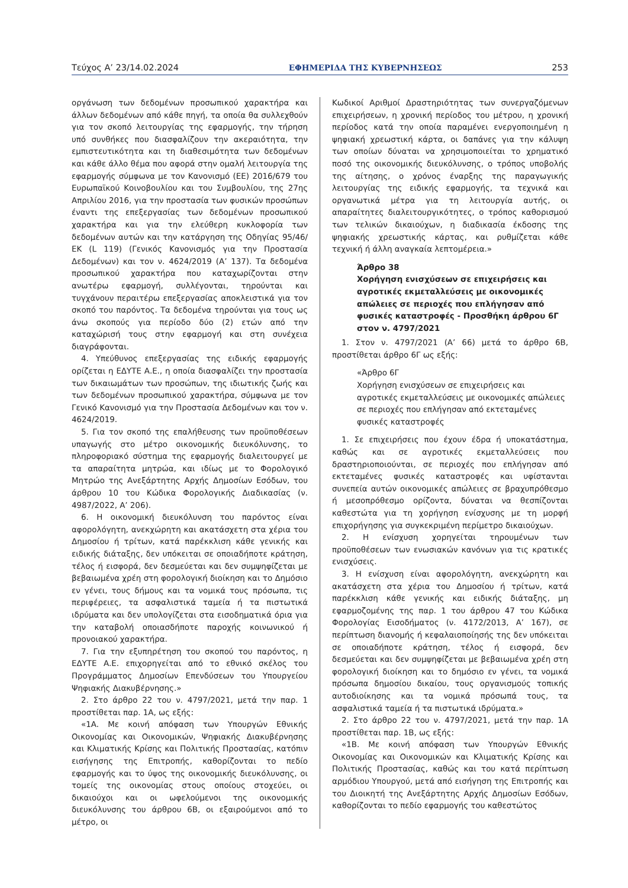Τεύχος Α’ 23/14.02.2024 ΕΦΗΜΕΡΙΔΑ ΤΗΣ ΚΥΒΕΡΝΗΣΕΩΣ 253
οργάνωση των δεδομένων προσωπικού χαρακτήρα και άλλων δεδομένων από κάθε πηγή, τα οποία θα συλλεχθούν για τον σκοπό λειτουργίας της εφαρμογής, την τήρηση υπό συνθήκες που διασφαλίζουν την ακεραιότητα, την εμπιστευτικότητα και τη διαθεσιμότητα των δεδομένων και κάθε άλλο θέμα που αφορά στην ομαλή λειτουργία της εφαρμογής σύμφωνα με τον Κανονισμό (ΕΕ) 2016/679 του Ευρωπαϊκού Κοινοβουλίου και του Συμβουλίου, της 27ης Απριλίου 2016, για την προστασία των φυσικών προσώπων έναντι της επεξεργασίας των δεδομένων προσωπικού χαρακτήρα και για την ελεύθερη κυκλοφορία των δεδομένων αυτών και την κατάργηση της Οδηγίας 95/46/ΕΚ (L 119) (Γενικός Κανονισμός για την Προστασία Δεδομένων) και τον ν. 4624/2019 (Α’ 137). Τα δεδομένα προσωπικού χαρακτήρα που καταχωρίζονται στην ανωτέρω εφαρμογή, συλλέγονται, τηρούνται και τυγχάνουν περαιτέρω επεξεργασίας αποκλειστικά για τον σκοπό του παρόντος. Τα δεδομένα τηρούνται για τους ως άνω σκοπούς για περίοδο δύο (2) ετών από την καταχώρισή τους στην εφαρμογή και στη συνέχεια διαγράφονται.
4. Υπεύθυνος επεξεργασίας της ειδικής εφαρμογής ορίζεται η ΕΔΥΤΕ Α.Ε., η οποία διασφαλίζει την προστασία των δικαιωμάτων των προσώπων, της ιδιωτικής ζωής και των δεδομένων προσωπικού χαρακτήρα, σύμφωνα με τον Γενικό Κανονισμό για την Προστασία Δεδομένων και τον ν. 4624/2019.
5. Για τον σκοπό της επαλήθευσης των προϋποθέσεων υπαγωγής στο μέτρο οικονομικής διευκόλυνσης, το πληροφοριακό σύστημα της εφαρμογής διαλειτουργεί με τα απαραίτητα μητρώα, και ιδίως με το Φορολογικό Μητρώο της Ανεξάρτητης Αρχής Δημοσίων Εσόδων, του άρθρου 10 του Κώδικα Φορολογικής Διαδικασίας (ν. 4987/2022, Α’ 206).
6. Η οικονομική διευκόλυνση του παρόντος είναι αφορολόγητη, ανεκχώρητη και ακατάσχετη στα χέρια του Δημοσίου ή τρίτων, κατά παρέκκλιση κάθε γενικής και ειδικής διάταξης, δεν υπόκειται σε οποιαδήποτε κράτηση, τέλος ή εισφορά, δεν δεσμεύεται και δεν συμψηφίζεται με βεβαιωμένα χρέη στη φορολογική διοίκηση και το Δημόσιο εν γένει, τους δήμους και τα νομικά τους πρόσωπα, τις περιφέρειες, τα ασφαλιστικά ταμεία ή τα πιστωτικά ιδρύματα και δεν υπολογίζεται στα εισοδηματικά όρια για την καταβολή οποιασδήποτε παροχής κοινωνικού ή προνοιακού χαρακτήρα.
7. Για την εξυπηρέτηση του σκοπού του παρόντος, η ΕΔΥΤΕ Α.Ε. επιχορηγείται από το εθνικό σκέλος του Προγράμματος Δημοσίων Επενδύσεων του Υπουργείου Ψηφιακής Διακυβέρνησης.»
2. Στο άρθρο 22 του ν. 4797/2021, μετά την παρ. 1 προστίθεται παρ. 1Α, ως εξής:
«1Α. Με κοινή απόφαση των Υπουργών Εθνικής Οικονομίας και Οικονομικών, Ψηφιακής Διακυβέρνησης και Κλιματικής Κρίσης και Πολιτικής Προστασίας, κατόπιν εισήγησης της Επιτροπής, καθορίζονται το πεδίο εφαρμογής και το ύψος της οικονομικής διευκόλυνσης, οι τομείς της οικονομίας στους οποίους στοχεύει, οι δικαιούχοι και οι ωφελούμενοι της οικονομικής διευκόλυνσης του άρθρου 6Β, οι εξαιρούμενοι από το μέτρο, οι
Κωδικοί Αριθμοί Δραστηριότητας των συνεργαζόμενων επιχειρήσεων, η χρονική περίοδος του μέτρου, η χρονική περίοδος κατά την οποία παραμένει ενεργοποιημένη η ψηφιακή χρεωστική κάρτα, οι δαπάνες για την κάλυψη των οποίων δύναται να χρησιμοποιείται το χρηματικό ποσό της οικονομικής διευκόλυνσης, ο τρόπος υποβολής της αίτησης, ο χρόνος έναρξης της παραγωγικής λειτουργίας της ειδικής εφαρμογής, τα τεχνικά και οργανωτικά μέτρα για τη λειτουργία αυτής, οι απαραίτητες διαλειτουργικότητες, ο τρόπος καθορισμού των τελικών δικαιούχων, η διαδικασία έκδοσης της ψηφιακής χρεωστικής κάρτας, και ρυθμίζεται κάθε τεχνική ή άλλη αναγκαία λεπτομέρεια.»
Άρθρο 38
Χορήγηση ενισχύσεων σε επιχειρήσεις και αγροτικές εκμεταλλεύσεις με οικονομικές απώλειες σε περιοχές που επλήγησαν από φυσικές καταστροφές - Προσθήκη άρθρου 6Γ στον ν. 4797/2021
1. Στον ν. 4797/2021 (Α’ 66) μετά το άρθρο 6Β, προστίθεται άρθρο 6Γ ως εξής:
«Άρθρο 6Γ
Χορήγηση ενισχύσεων σε επιχειρήσεις και αγροτικές εκμεταλλεύσεις με οικονομικές απώλειες σε περιοχές που επλήγησαν από εκτεταμένες φυσικές καταστροφές
1. Σε επιχειρήσεις που έχουν έδρα ή υποκατάστημα, καθώς και σε αγροτικές εκμεταλλεύσεις που δραστηριοποιούνται, σε περιοχές που επλήγησαν από εκτεταμένες φυσικές καταστροφές και υφίστανται συνεπεία αυτών οικονομικές απώλειες σε βραχυπρόθεσμο ή μεσοπρόθεσμο ορίζοντα, δύναται να θεσπίζονται καθεστώτα για τη χορήγηση ενίσχυσης με τη μορφή επιχορήγησης για συγκεκριμένη περίμετρο δικαιούχων.
2. Η ενίσχυση χορηγείται τηρουμένων των προϋποθέσεων των ενωσιακών κανόνων για τις κρατικές ενισχύσεις.
3. Η ενίσχυση είναι αφορολόγητη, ανεκχώρητη και ακατάσχετη στα χέρια του Δημοσίου ή τρίτων, κατά παρέκκλιση κάθε γενικής και ειδικής διάταξης, μη εφαρμοζομένης της παρ. 1 του άρθρου 47 του Κώδικα Φορολογίας Εισοδήματος (ν. 4172/2013, Α’ 167), σε περίπτωση διανομής ή κεφαλαιοποίησής της δεν υπόκειται σε οποιαδήποτε κράτηση, τέλος ή εισφορά, δεν δεσμεύεται και δεν συμψηφίζεται με βεβαιωμένα χρέη στη φορολογική διοίκηση και το δημόσιο εν γένει, τα νομικά πρόσωπα δημοσίου δικαίου, τους οργανισμούς τοπικής αυτοδιοίκησης και τα νομικά πρόσωπά τους, τα ασφαλιστικά ταμεία ή τα πιστωτικά ιδρύματα.»
2. Στο άρθρο 22 του ν. 4797/2021, μετά την παρ. 1Α προστίθεται παρ. 1Β, ως εξής:
«1Β. Με κοινή απόφαση των Υπουργών Εθνικής Οικονομίας και Οικονομικών και Κλιματικής Κρίσης και Πολιτικής Προστασίας, καθώς και του κατά περίπτωση αρμόδιου Υπουργού, μετά από εισήγηση της Επιτροπής και του Διοικητή της Ανεξάρτητης Αρχής Δημοσίων Εσόδων, καθορίζονται το πεδίο εφαρμογής του καθεστώτος